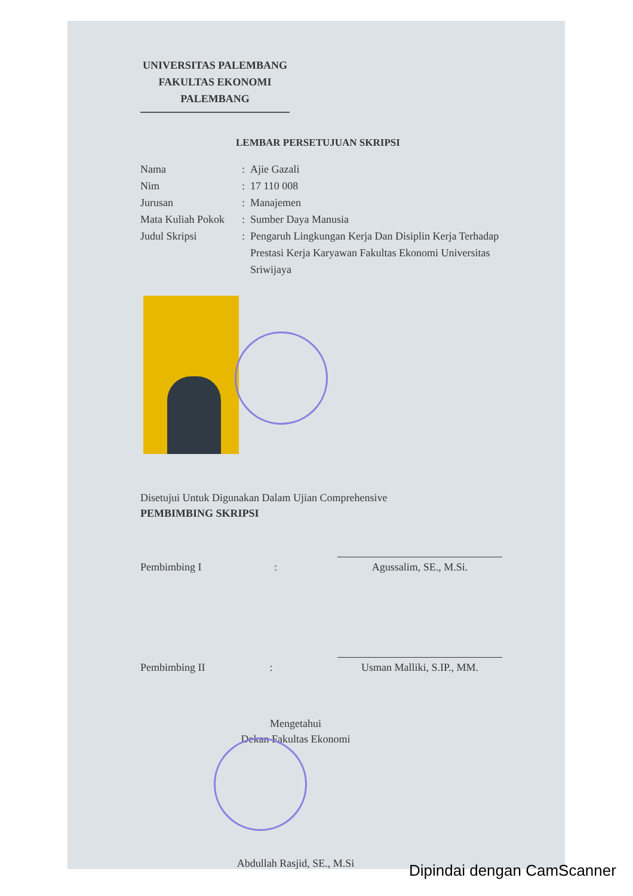UNIVERSITAS PALEMBANG
FAKULTAS EKONOMI
PALEMBANG
LEMBAR PERSETUJUAN SKRIPSI
Nama: Ajie Gazali
Nim: 17 110 008
Jurusan: Manajemen
Mata Kuliah Pokok: Sumber Daya Manusia
Judul Skripsi: Pengaruh Lingkungan Kerja Dan Disiplin Kerja Terhadap Prestasi Kerja Karyawan Fakultas Ekonomi Universitas Sriwijaya
Disetujui Untuk Digunakan Dalam Ujian Comprehensive
PEMBIMBING SKRIPSI
Pembimbing I :
Agussalim, SE., M.Si.
Pembimbing II :
Usman Malliki, S.IP., MM.
Mengetahui
Dekan Fakultas Ekonomi
Abdullah Rasjid, SE., M.Si
Dipindai dengan CamScanner